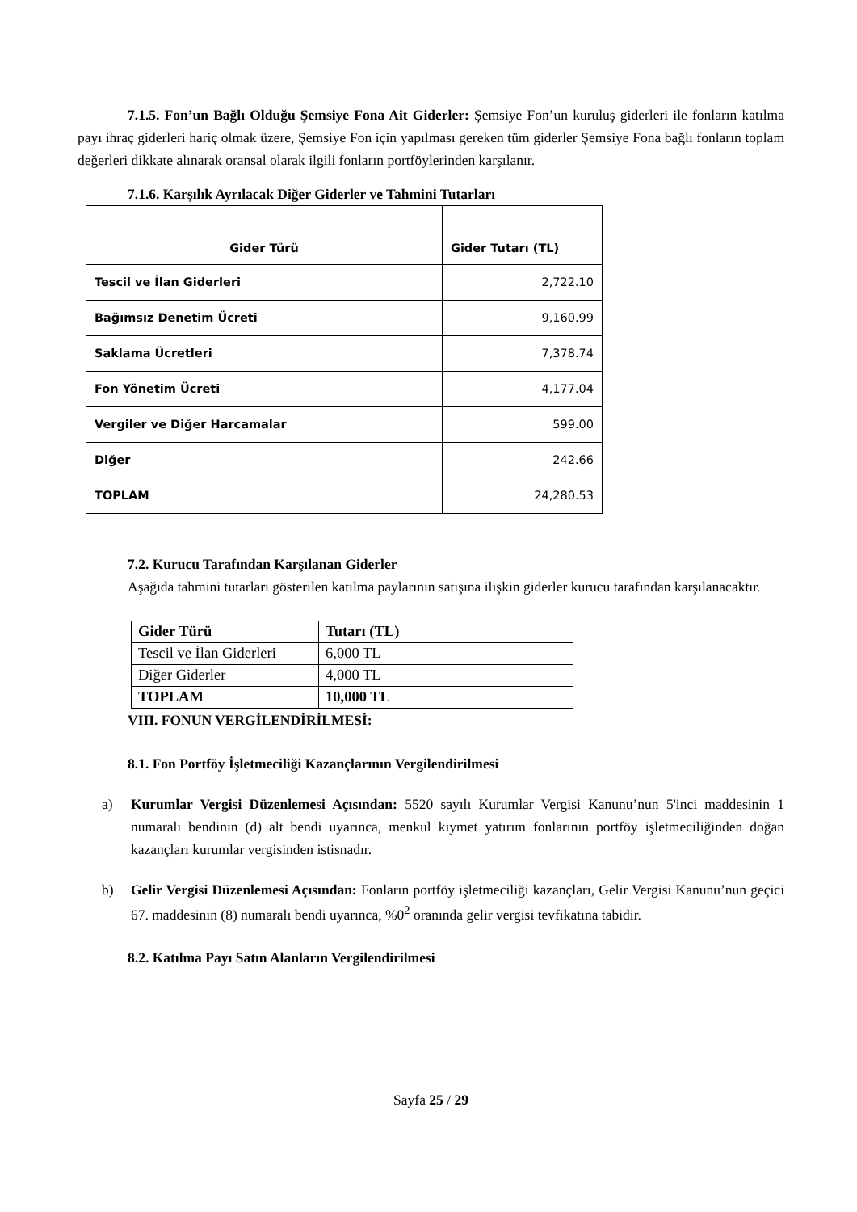7.1.5. Fon’un Bağlı Olduğu Şemsiye Fona Ait Giderler: Şemsiye Fon’un kuruluş giderleri ile fonların katılma payı ihraç giderleri hariç olmak üzere, Şemsiye Fon için yapılması gereken tüm giderler Şemsiye Fona bağlı fonların toplam değerleri dikkate alınarak oransal olarak ilgili fonların portföylerinden karşılanır.
7.1.6. Karşılık Ayrılacak Diğer Giderler ve Tahmini Tutarları
| Gider Türü | Gider Tutarı (TL) |
| --- | --- |
| Tescil ve İlan Giderleri | 2,722.10 |
| Bağımsız Denetim Ücreti | 9,160.99 |
| Saklama Ücretleri | 7,378.74 |
| Fon Yönetim Ücreti | 4,177.04 |
| Vergiler ve Diğer Harcamalar | 599.00 |
| Diğer | 242.66 |
| TOPLAM | 24,280.53 |
7.2. Kurucu Tarafından Karşılanan Giderler
Aşağıda tahmini tutarları gösterilen katılma paylarının satışına ilişkin giderler kurucu tarafından karşılanacaktır.
| Gider Türü | Tutarı (TL) |
| Tescil ve İlan Giderleri | 6,000 TL |
| Diğer Giderler | 4,000 TL |
| TOPLAM | 10,000 TL |
VIII. FONUN VERGİLENDİRİLMESİ:
8.1. Fon Portföy İşletmeciliği Kazançlarının Vergilendirilmesi
a) Kurumlar Vergisi Düzenlemesi Açısından: 5520 sayılı Kurumlar Vergisi Kanunu’nun 5'inci maddesinin 1 numaralı bendinin (d) alt bendi uyarınca, menkul kıymet yatırım fonlarının portföy işletmeciliğinden doğan kazançları kurumlar vergisinden istisnadır.
b) Gelir Vergisi Düzenlemesi Açısından: Fonların portföy işletmeciliği kazançları, Gelir Vergisi Kanunu’nun geçici 67. maddesinin (8) numaralı bendi uyarınca, %0<sup>2</sup> oranında gelir vergisi tevfikatına tabidir.
8.2. Katılma Payı Satın Alanların Vergilendirilmesi
Sayfa 25 / 29